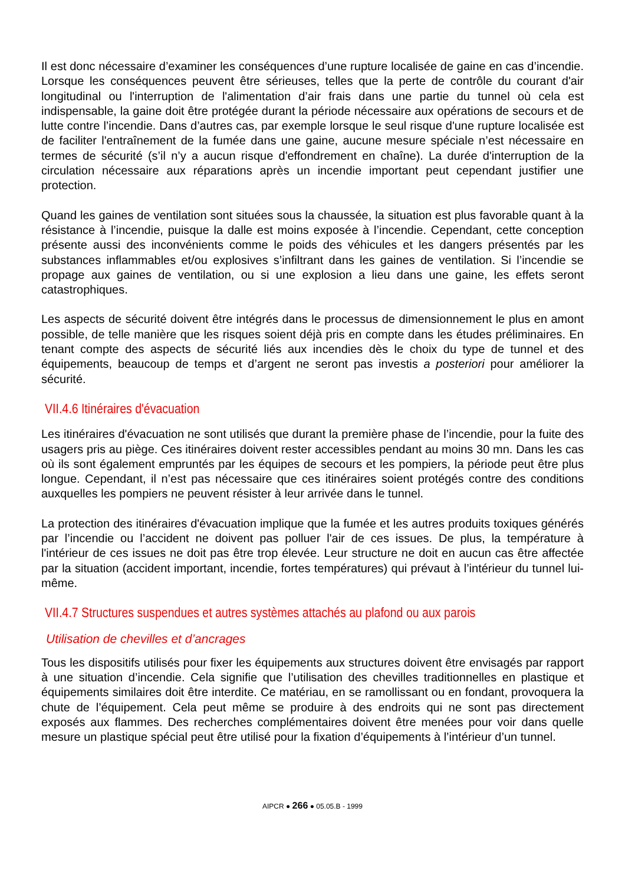Il est donc nécessaire d’examiner les conséquences d’une rupture localisée de gaine en cas d’incendie. Lorsque les conséquences peuvent être sérieuses, telles que la perte de contrôle du courant d'air longitudinal ou l'interruption de l'alimentation d’air frais dans une partie du tunnel où cela est indispensable, la gaine doit être protégée durant la période nécessaire aux opérations de secours et de lutte contre l’incendie. Dans d’autres cas, par exemple lorsque le seul risque d'une rupture localisée est de faciliter l'entraînement de la fumée dans une gaine, aucune mesure spéciale n’est nécessaire en termes de sécurité (s’il n’y a aucun risque d'effondrement en chaîne). La durée d'interruption de la circulation nécessaire aux réparations après un incendie important peut cependant justifier une protection.
Quand les gaines de ventilation sont situées sous la chaussée, la situation est plus favorable quant à la résistance à l’incendie, puisque la dalle est moins exposée à l’incendie. Cependant, cette conception présente aussi des inconvénients comme le poids des véhicules et les dangers présentés par les substances inflammables et/ou explosives s’infiltrant dans les gaines de ventilation. Si l’incendie se propage aux gaines de ventilation, ou si une explosion a lieu dans une gaine, les effets seront catastrophiques.
Les aspects de sécurité doivent être intégrés dans le processus de dimensionnement le plus en amont possible, de telle manière que les risques soient déjà pris en compte dans les études préliminaires. En tenant compte des aspects de sécurité liés aux incendies dès le choix du type de tunnel et des équipements, beaucoup de temps et d’argent ne seront pas investis a posteriori pour améliorer la sécurité.
VII.4.6 Itinéraires d'évacuation
Les itinéraires d'évacuation ne sont utilisés que durant la première phase de l’incendie, pour la fuite des usagers pris au piège. Ces itinéraires doivent rester accessibles pendant au moins 30 mn. Dans les cas où ils sont également empruntés par les équipes de secours et les pompiers, la période peut être plus longue. Cependant, il n’est pas nécessaire que ces itinéraires soient protégés contre des conditions auxquelles les pompiers ne peuvent résister à leur arrivée dans le tunnel.
La protection des itinéraires d'évacuation implique que la fumée et les autres produits toxiques générés par l’incendie ou l’accident ne doivent pas polluer l'air de ces issues. De plus, la température à l'intérieur de ces issues ne doit pas être trop élevée. Leur structure ne doit en aucun cas être affectée par la situation (accident important, incendie, fortes températures) qui prévaut à l’intérieur du tunnel lui-même.
VII.4.7 Structures suspendues et autres systèmes attachés au plafond ou aux parois
Utilisation de chevilles et d’ancrages
Tous les dispositifs utilisés pour fixer les équipements aux structures doivent être envisagés par rapport à une situation d’incendie. Cela signifie que l’utilisation des chevilles traditionnelles en plastique et équipements similaires doit être interdite. Ce matériau, en se ramollissant ou en fondant, provoquera la chute de l’équipement. Cela peut même se produire à des endroits qui ne sont pas directement exposés aux flammes. Des recherches complémentaires doivent être menées pour voir dans quelle mesure un plastique spécial peut être utilisé pour la fixation d’équipements à l’intérieur d’un tunnel.
AIPCR ● 266 ● 05.05.B - 1999